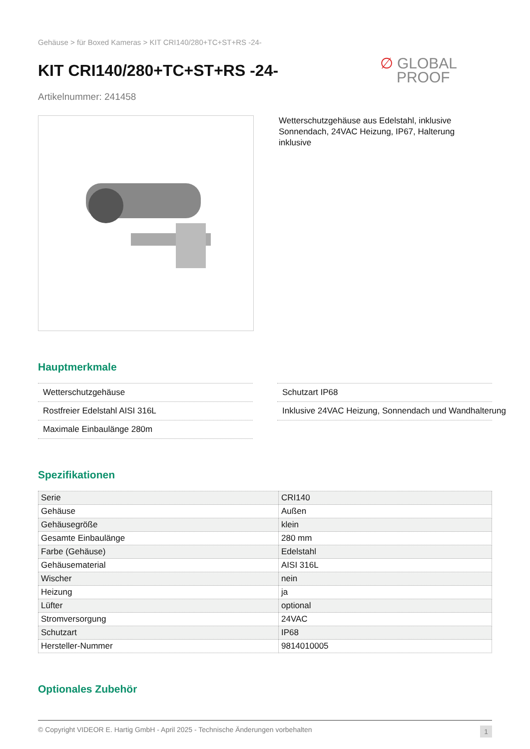Gehäuse > für Boxed Kameras > KIT CRI140/280+TC+ST+RS -24-
KIT CRI140/280+TC+ST+RS -24-
∅ GLOBAL
PROOF
Artikelnummer: 241458
Wetterschutzgehäuse aus Edelstahl, inklusive Sonnendach, 24VAC Heizung, IP67, Halterung inklusive
Hauptmerkmale
Wetterschutzgehäuse
Rostfreier Edelstahl AISI 316L
Maximale Einbaulänge 280m
Schutzart IP68
Inklusive 24VAC Heizung, Sonnendach und Wandhalterung
Spezifikationen
| Serie | CRI140 |
| Gehäuse | Außen |
| Gehäusegröße | klein |
| Gesamte Einbaulänge | 280 mm |
| Farbe (Gehäuse) | Edelstahl |
| Gehäusematerial | AISI 316L |
| Wischer | nein |
| Heizung | ja |
| Lüfter | optional |
| Stromversorgung | 24VAC |
| Schutzart | IP68 |
| Hersteller-Nummer | 9814010005 |
Optionales Zubehör
© Copyright VIDEOR E. Hartig GmbH - April 2025 - Technische Änderungen vorbehalten 1